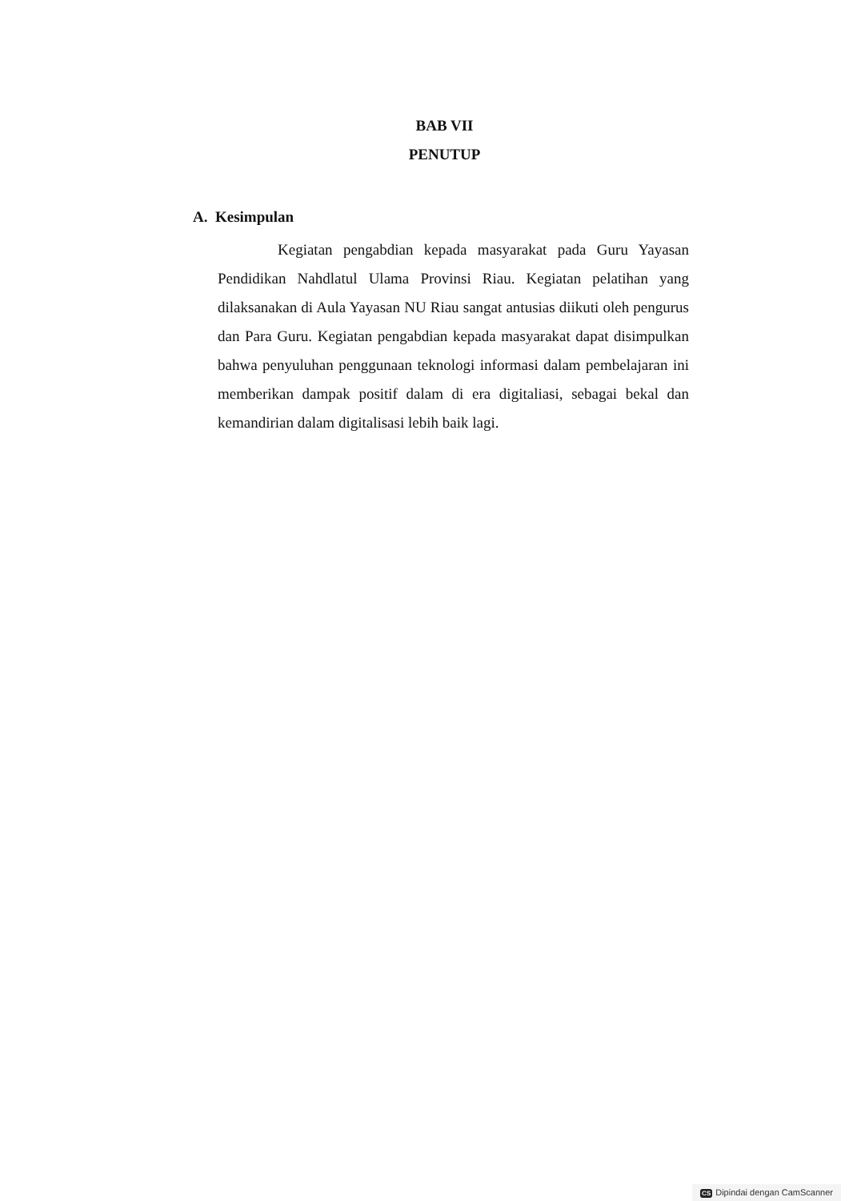BAB VII
PENUTUP
A. Kesimpulan
Kegiatan pengabdian kepada masyarakat pada Guru Yayasan Pendidikan Nahdlatul Ulama Provinsi Riau. Kegiatan pelatihan yang dilaksanakan di Aula Yayasan NU Riau sangat antusias diikuti oleh pengurus dan Para Guru. Kegiatan pengabdian kepada masyarakat dapat disimpulkan bahwa penyuluhan penggunaan teknologi informasi dalam pembelajaran ini memberikan dampak positif dalam di era digitaliasi, sebagai bekal dan kemandirian dalam digitalisasi lebih baik lagi.
CS Dipindai dengan CamScanner